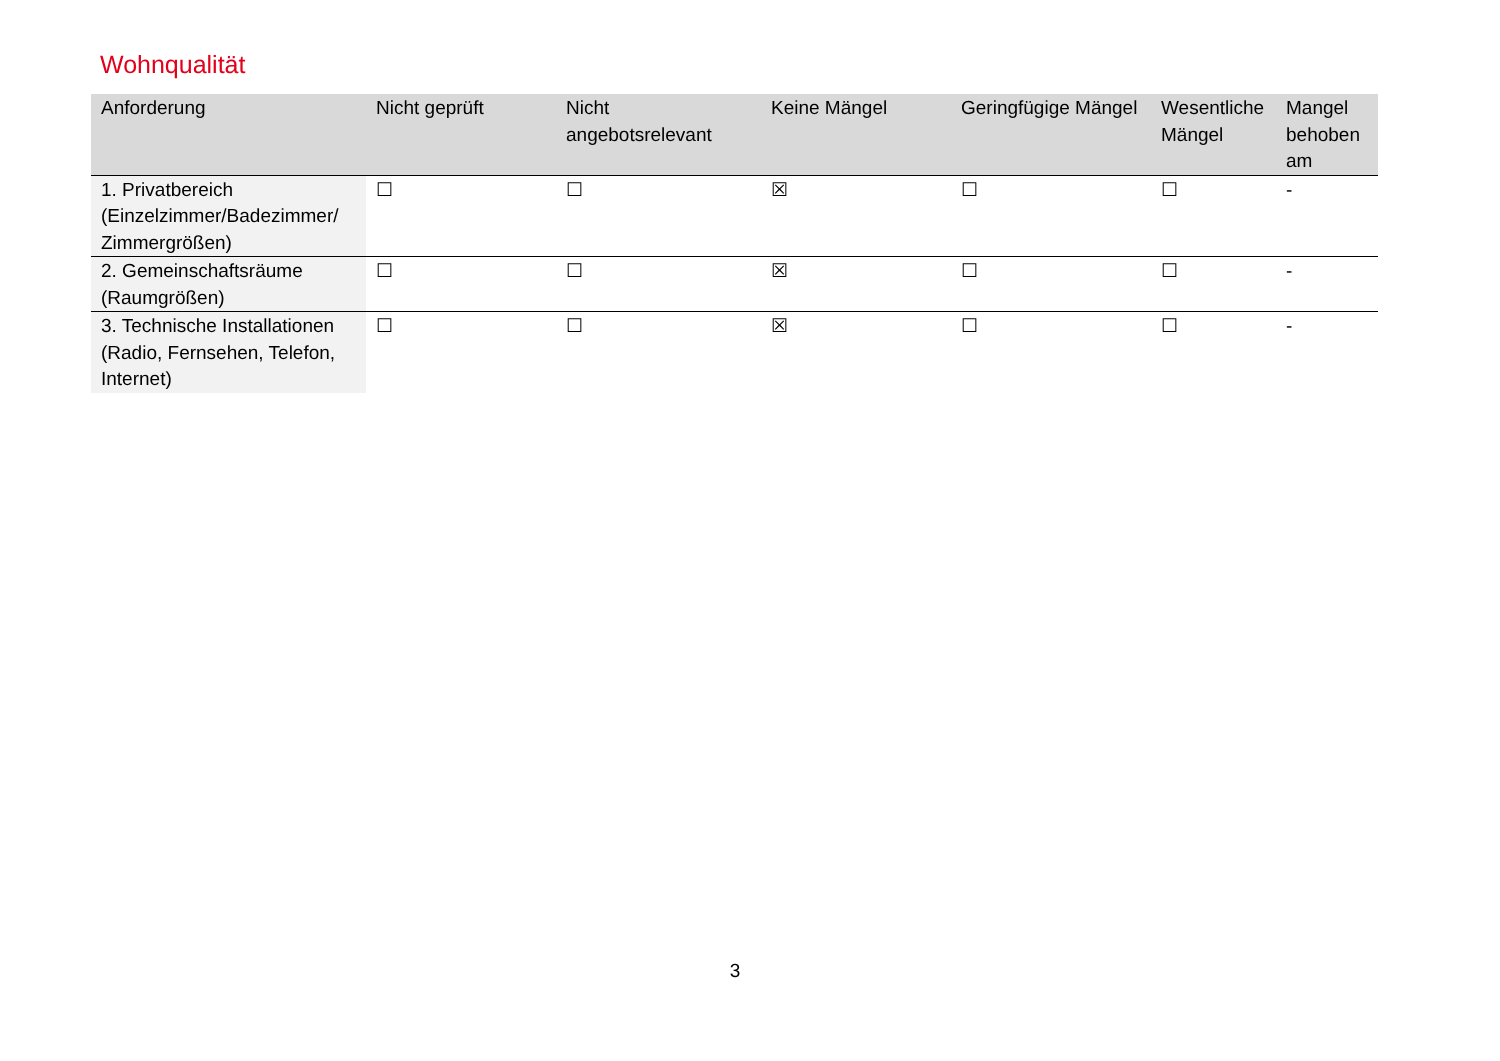Wohnqualität
| Anforderung | Nicht geprüft | Nicht angebotsrelevant | Keine Mängel | Geringfügige Mängel | Wesentliche Mängel | Mangel behoben am |
| --- | --- | --- | --- | --- | --- | --- |
| 1. Privatbereich (Einzelzimmer/Badezimmer/ Zimmergrößen) | ☐ | ☐ | ☒ | ☐ | ☐ | - |
| 2. Gemeinschaftsräume (Raumgrößen) | ☐ | ☐ | ☒ | ☐ | ☐ | - |
| 3. Technische Installationen (Radio, Fernsehen, Telefon, Internet) | ☐ | ☐ | ☒ | ☐ | ☐ | - |
3